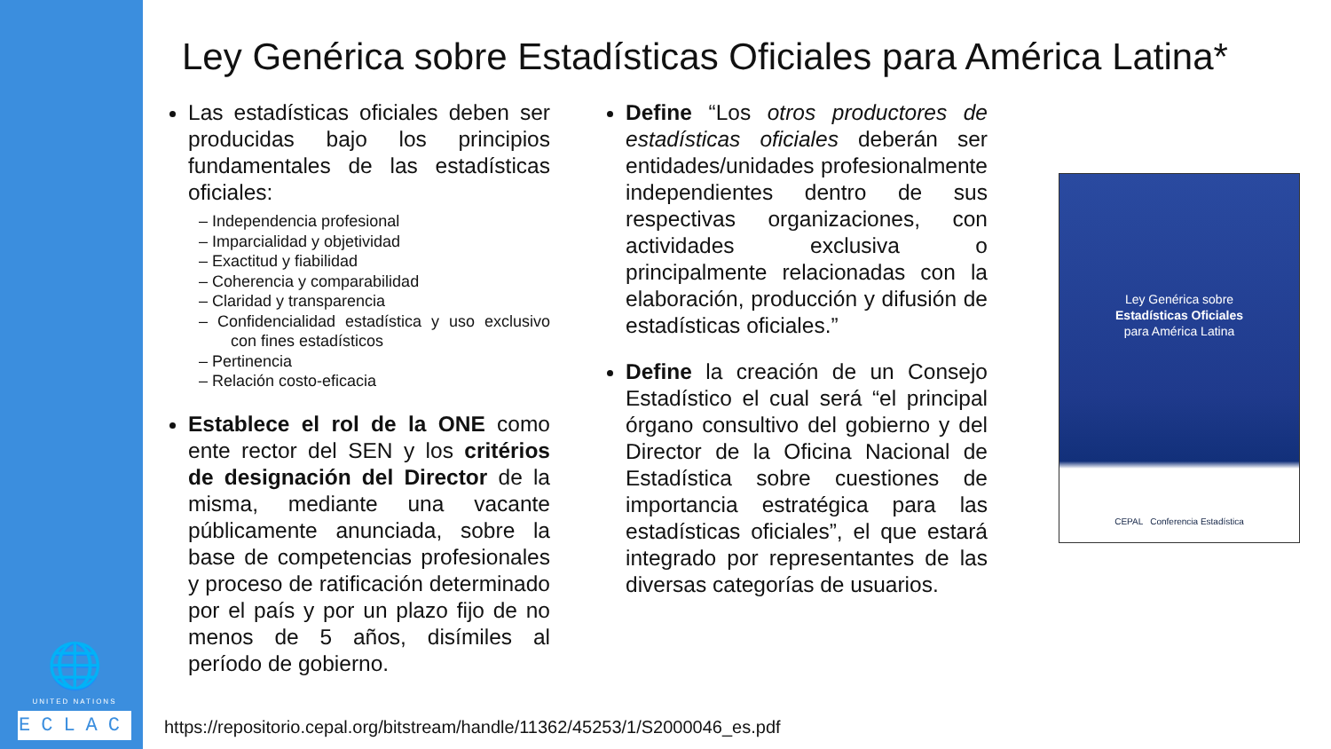🌐
UNITED NATIONS
ECLAC
Ley Genérica sobre Estadísticas Oficiales para América Latina*
Las estadísticas oficiales deben ser producidas bajo los principios fundamentales de las estadísticas oficiales:
– Independencia profesional
– Imparcialidad y objetividad
– Exactitud y fiabilidad
– Coherencia y comparabilidad
– Claridad y transparencia
– Confidencialidad estadística y uso exclusivo con fines estadísticos
– Pertinencia
– Relación costo-eficacia
Establece el rol de la ONE como ente rector del SEN y los critérios de designación del Director de la misma, mediante una vacante públicamente anunciada, sobre la base de competencias profesionales y proceso de ratificación determinado por el país y por un plazo fijo de no menos de 5 años, disímiles al período de gobierno.
Define “Los otros productores de estadísticas oficiales deberán ser entidades/unidades profesionalmente independientes dentro de sus respectivas organizaciones, con actividades exclusiva o principalmente relacionadas con la elaboración, producción y difusión de estadísticas oficiales.”
Define la creación de un Consejo Estadístico el cual será “el principal órgano consultivo del gobierno y del Director de la Oficina Nacional de Estadística sobre cuestiones de importancia estratégica para las estadísticas oficiales”, el que estará integrado por representantes de las diversas categorías de usuarios.
Ley Genérica sobre
Estadísticas Oficiales
para América Latina
CEPAL Conferencia Estadística
https://repositorio.cepal.org/bitstream/handle/11362/45253/1/S2000046_es.pdf